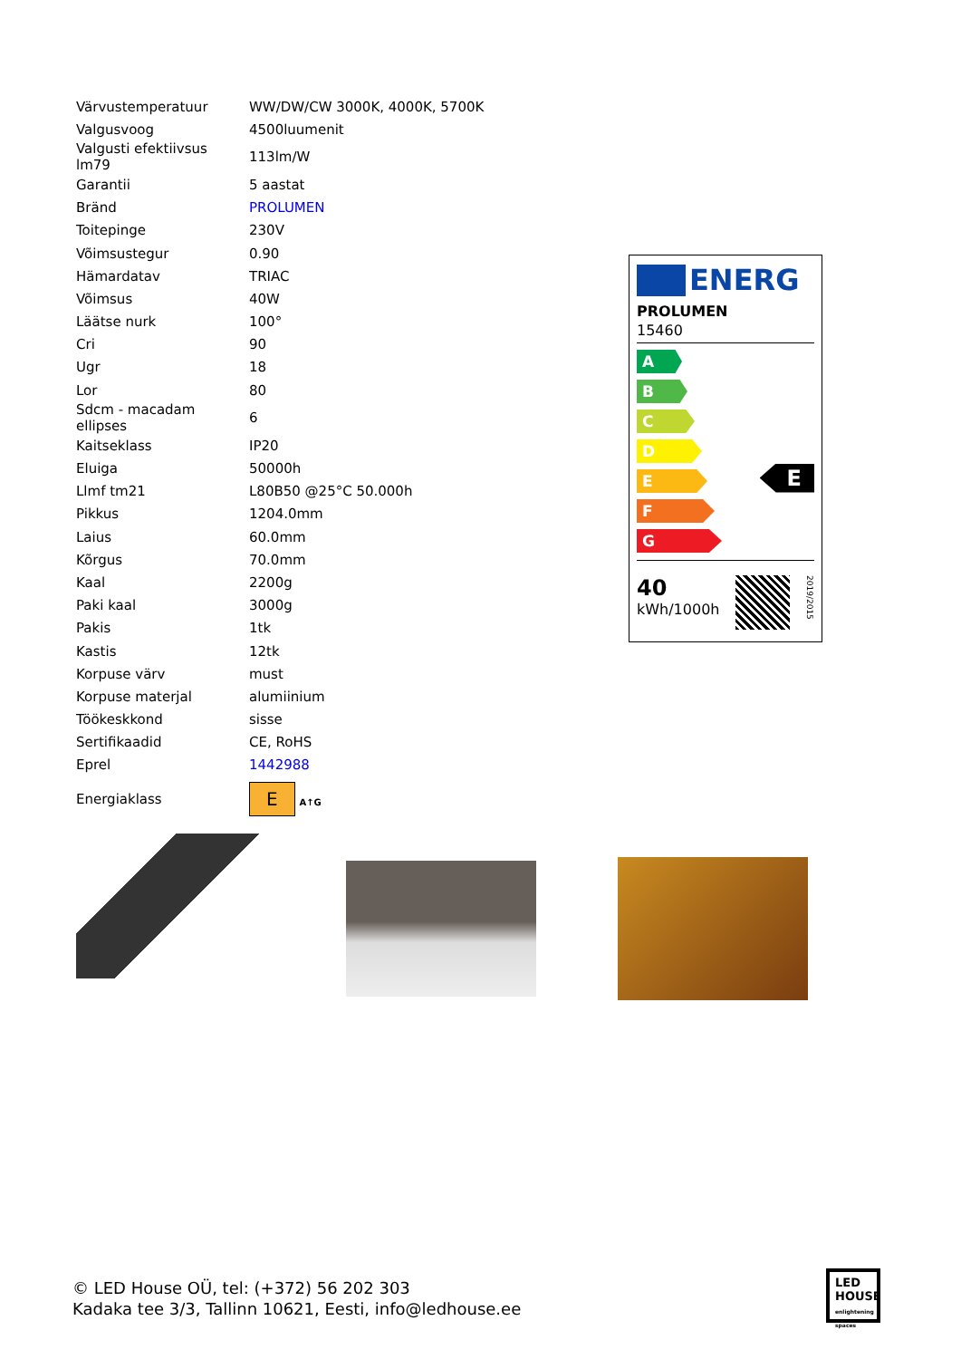| Värvustemperatuur | WW/DW/CW 3000K, 4000K, 5700K |
| Valgusvoog | 4500luumenit |
| Valgusti efektiivsus lm79 | 113lm/W |
| Garantii | 5 aastat |
| Bränd | PROLUMEN |
| Toitepinge | 230V |
| Võimsustegur | 0.90 |
| Hämardatav | TRIAC |
| Võimsus | 40W |
| Läätse nurk | 100° |
| Cri | 90 |
| Ugr | 18 |
| Lor | 80 |
| Sdcm - macadam ellipses | 6 |
| Kaitseklass | IP20 |
| Eluiga | 50000h |
| Llmf tm21 | L80B50 @25°C 50.000h |
| Pikkus | 1204.0mm |
| Laius | 60.0mm |
| Kõrgus | 70.0mm |
| Kaal | 2200g |
| Paki kaal | 3000g |
| Pakis | 1tk |
| Kastis | 12tk |
| Korpuse värv | must |
| Korpuse materjal | alumiinium |
| Töökeskkond | sisse |
| Sertifikaadid | CE, RoHS |
| Eprel | 1442988 |
| Energiaklass | E A↑G |
ENERG
PROLUMEN
15460
A
B
C
D
E
E
F
G
40
kWh/1000h
2019/2015
© LED House OÜ, tel: (+372) 56 202 303
Kadaka tee 3/3, Tallinn 10621, Eesti, info@ledhouse.ee
LED
HOUSE
enlightening spaces